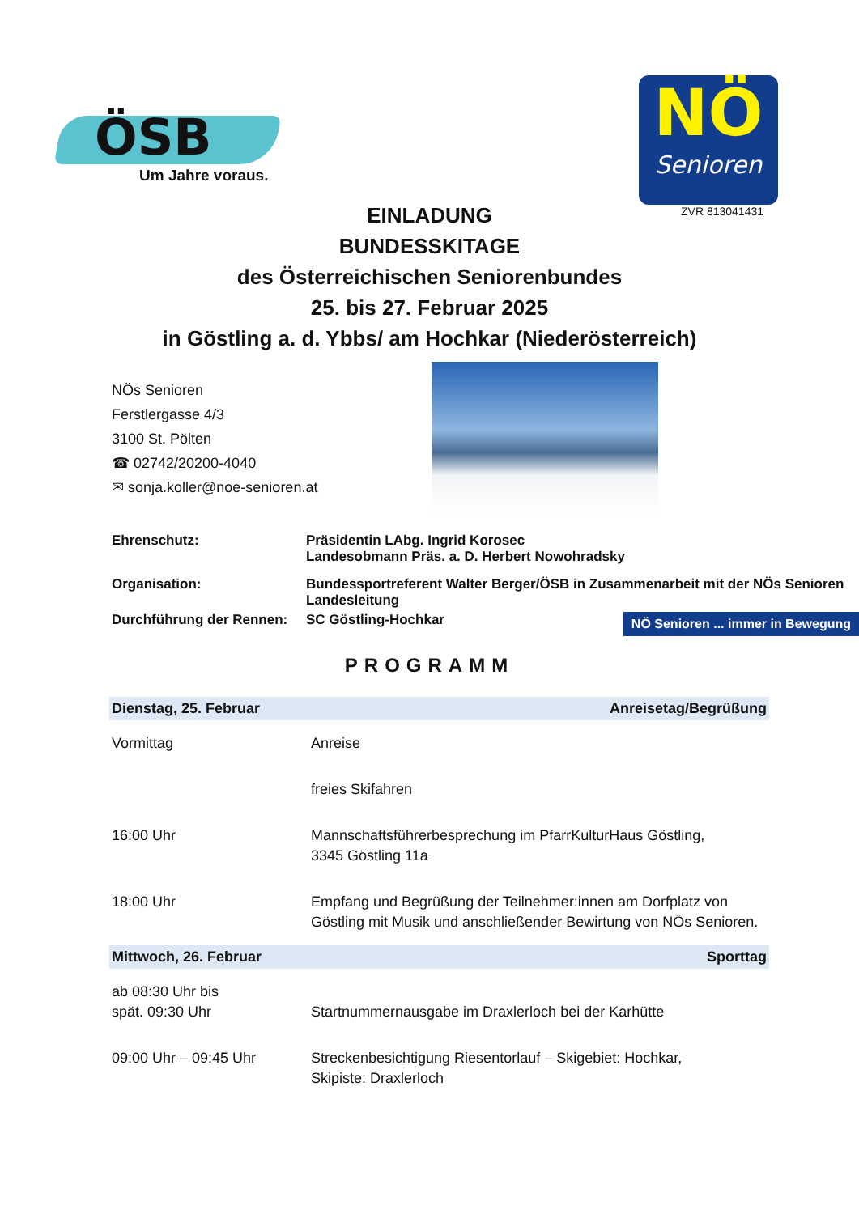ÖSB
Um Jahre voraus.
NÖ
Senioren
ZVR 813041431
EINLADUNG
BUNDESSKITAGE
des Österreichischen Seniorenbundes
25. bis 27. Februar 2025
in Göstling a. d. Ybbs/ am Hochkar (Niederösterreich)
NÖs Senioren
Ferstlergasse 4/3
3100 St. Pölten
☎ 02742/20200-4040
✉ sonja.koller@noe-senioren.at
| Ehrenschutz: | Präsidentin LAbg. Ingrid Korosec Landesobmann Präs. a. D. Herbert Nowohradsky |
| Organisation: | Bundessportreferent Walter Berger/ÖSB in Zusammenarbeit mit der NÖs Senioren Landesleitung |
| Durchführung der Rennen: | SC Göstling-Hochkar NÖ Senioren ... immer in Bewegung |
PROGRAMM
| Dienstag, 25. Februar | Anreisetag/Begrüßung |
| Vormittag | Anreise |
| | freies Skifahren |
| 16:00 Uhr | Mannschaftsführerbesprechung im PfarrKulturHaus Göstling, 3345 Göstling 11a |
| 18:00 Uhr | Empfang und Begrüßung der Teilnehmer:innen am Dorfplatz von Göstling mit Musik und anschließender Bewirtung von NÖs Senioren. |
| Mittwoch, 26. Februar | Sporttag |
| ab 08:30 Uhr bis spät. 09:30 Uhr | Startnummernausgabe im Draxlerloch bei der Karhütte |
| 09:00 Uhr – 09:45 Uhr | Streckenbesichtigung Riesentorlauf – Skigebiet: Hochkar, Skipiste: Draxlerloch |